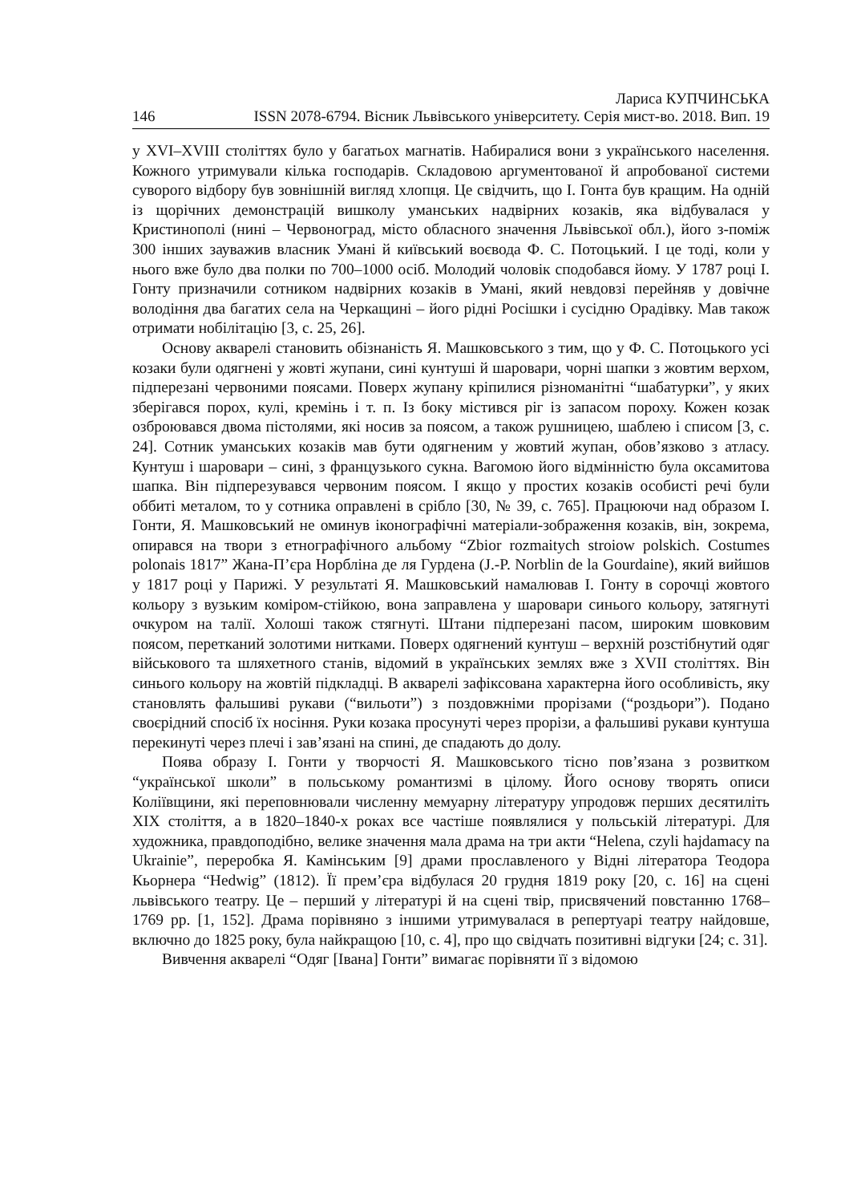Лариса КУПЧИНСЬКА
146 ISSN 2078-6794. Вісник Львівського університету. Серія мист-во. 2018. Вип. 19
у XVI–XVIII століттях було у багатьох магнатів. Набиралися вони з українського населення. Кожного утримували кілька господарів. Складовою аргументованої й апробованої системи суворого відбору був зовнішній вигляд хлопця. Це свідчить, що І. Гонта був кращим. На одній із щорічних демонстрацій вишколу уманських надвірних козаків, яка відбувалася у Кристинополі (нині – Червоноград, місто обласного значення Львівської обл.), його з-поміж 300 інших зауважив власник Умані й київський воєвода Ф. С. Потоцький. І це тоді, коли у нього вже було два полки по 700–1000 осіб. Молодий чоловік сподобався йому. У 1787 році І. Гонту призначили сотником надвірних козаків в Умані, який невдовзі перейняв у довічне володіння два багатих села на Черкащині – його рідні Росішки і сусідню Орадівку. Мав також отримати нобілітацію [3, с. 25, 26].
Основу акварелі становить обізнаність Я. Машковського з тим, що у Ф. С. Потоцького усі козаки були одягнені у жовті жупани, сині кунтуші й шаровари, чорні шапки з жовтим верхом, підперезані червоними поясами. Поверх жупану кріпилися різноманітні “шабатурки”, у яких зберігався порох, кулі, кремінь і т. п. Із боку містився ріг із запасом пороху. Кожен козак озброювався двома пістолями, які носив за поясом, а також рушницею, шаблею і списом [3, с. 24]. Сотник уманських козаків мав бути одягненим у жовтий жупан, обов’язково з атласу. Кунтуш і шаровари – сині, з французького сукна. Вагомою його відмінністю була оксамитова шапка. Він підперезувався червоним поясом. І якщо у простих козаків особисті речі були оббиті металом, то у сотника оправлені в срібло [30, № 39, с. 765]. Працюючи над образом І. Гонти, Я. Машковський не оминув іконографічні матеріали-зображення козаків, він, зокрема, опирався на твори з етнографічного альбому “Zbior rozmaitych stroiow polskich. Costumes polonais 1817” Жана-П’єра Норбліна де ля Гурдена (J.-P. Norblin de la Gourdaine), який вийшов у 1817 році у Парижі. У результаті Я. Машковський намалював І. Гонту в сорочці жовтого кольору з вузьким коміром-стійкою, вона заправлена у шаровари синього кольору, затягнуті очкуром на талії. Холоші також стягнуті. Штани підперезані пасом, широким шовковим поясом, перетканий золотими нитками. Поверх одягнений кунтуш – верхній розстібнутий одяг військового та шляхетного станів, відомий в українських землях вже з XVII століттях. Він синього кольору на жовтій підкладці. В акварелі зафіксована характерна його особливість, яку становлять фальшиві рукави (“вильоти”) з поздовжніми прорізами (“роздьори”). Подано своєрідний спосіб їх носіння. Руки козака просунуті через прорізи, а фальшиві рукави кунтуша перекинуті через плечі і зав’язані на спині, де спадають до долу.
Поява образу І. Гонти у творчості Я. Машковського тісно пов’язана з розвитком “української школи” в польському романтизмі в цілому. Його основу творять описи Коліївщини, які переповнювали численну мемуарну літературу упродовж перших десятиліть XIX століття, а в 1820–1840-х роках все частіше появлялися у польській літературі. Для художника, правдоподібно, велике значення мала драма на три акти “Helena, czyli hajdamacy na Ukrainie”, переробка Я. Камінським [9] драми прославленого у Відні літератора Теодора Кьорнера “Hedwig” (1812). Її прем’єра відбулася 20 грудня 1819 року [20, с. 16] на сцені львівського театру. Це – перший у літературі й на сцені твір, присвячений повстанню 1768–1769 рр. [1, 152]. Драма порівняно з іншими утримувалася в репертуарі театру найдовше, включно до 1825 року, була найкращою [10, с. 4], про що свідчать позитивні відгуки [24; с. 31].
Вивчення акварелі “Одяг [Івана] Гонти” вимагає порівняти її з відомою